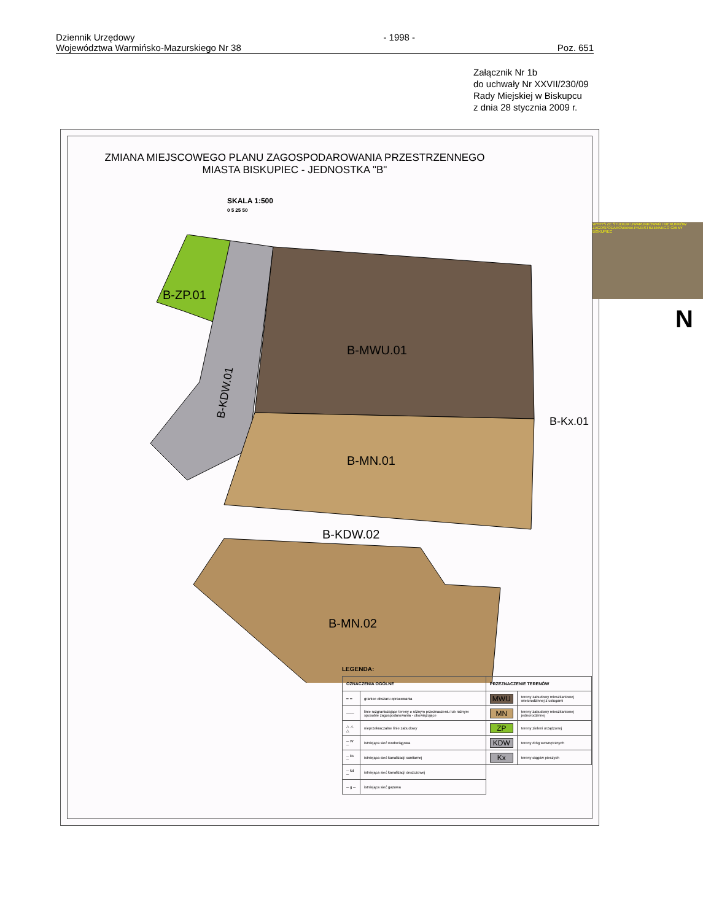Dziennik Urzędowy
Województwa Warmińsko-Mazurskiego Nr 38
- 1998 - Poz. 651
Załącznik Nr 1b
do uchwały Nr XXVII/230/09
Rady Miejskiej w Biskupcu
z dnia 28 stycznia 2009 r.
ZMIANA MIEJSCOWEGO PLANU ZAGOSPODAROWANIA PRZESTRZENNEGO
MIASTA BISKUPIEC - JEDNOSTKA "B"
SKALA 1:500
0 5 25 50
B-ZP.01
B-MWU.01
B-MN.01
B-KDW.02
B-MN.02
B-KDW.01
B-Kx.01
WYRYS ZE STUDIUM UWARUNKOWAŃ I KIERUNKÓW ZAGOSPODAROWANIA PRZESTRZENNEGO GMINY BISKUPIEC
N
LEGENDA:
| OZNACZENIA OGÓLNE | | PRZEZNACZENIE TERENÓW | |
| --- | --- | --- | --- |
| ━ ━ | granice obszaru opracowania | MWU | tereny zabudowy mieszkaniowej wielorodzinnej z usługami |
| ─── | linie rozgraniczające tereny o różnym przeznaczeniu lub różnym sposobie zagospodarowania - obowiązujące | MN | tereny zabudowy mieszkaniowej jednorodzinnej |
| △ △ △ | nieprzekraczalne linie zabudowy | ZP | tereny zieleni urządzonej |
| ─ W ─ | istniejąca sieć wodociągowa | KDW | tereny dróg wewnętrznych |
| ─ ks ─ | istniejąca sieć kanalizacji sanitarnej | Kx | tereny ciągów pieszych |
| ─ kd ─ | istniejąca sieć kanalizacji deszczowej | | |
| ─ g ─ | istniejąca sieć gazowa | | |